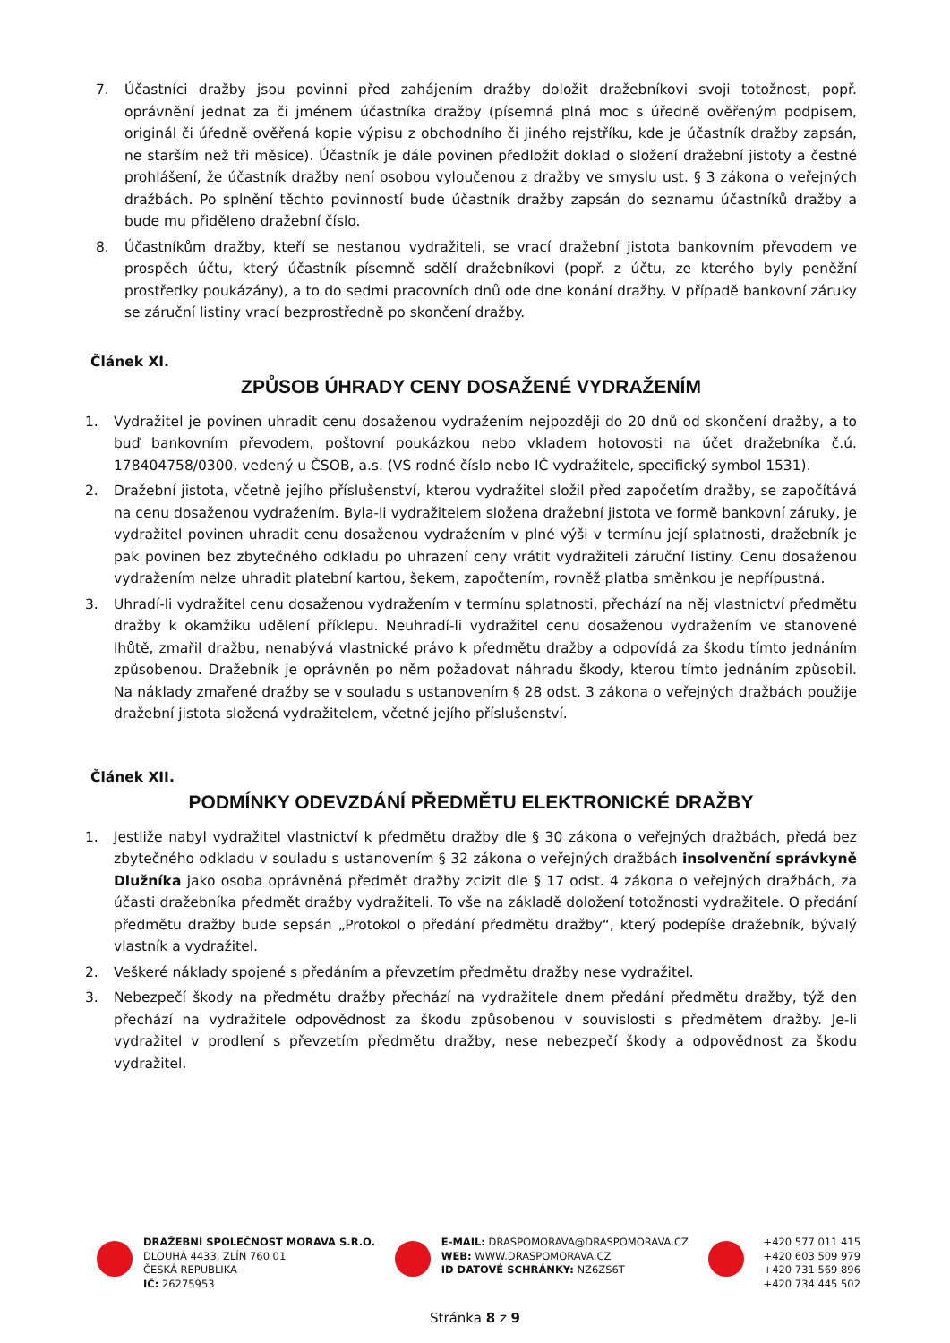7. Účastníci dražby jsou povinni před zahájením dražby doložit dražebníkovi svoji totožnost, popř. oprávnění jednat za či jménem účastníka dražby (písemná plná moc s úředně ověřeným podpisem, originál či úředně ověřená kopie výpisu z obchodního či jiného rejstříku, kde je účastník dražby zapsán, ne starším než tři měsíce). Účastník je dále povinen předložit doklad o složení dražební jistoty a čestné prohlášení, že účastník dražby není osobou vyloučenou z dražby ve smyslu ust. § 3 zákona o veřejných dražbách. Po splnění těchto povinností bude účastník dražby zapsán do seznamu účastníků dražby a bude mu přiděleno dražební číslo.
8. Účastníkům dražby, kteří se nestanou vydražiteli, se vrací dražební jistota bankovním převodem ve prospěch účtu, který účastník písemně sdělí dražebníkovi (popř. z účtu, ze kterého byly peněžní prostředky poukázány), a to do sedmi pracovních dnů ode dne konání dražby. V případě bankovní záruky se záruční listiny vrací bezprostředně po skončení dražby.
Článek XI.
ZPŮSOB ÚHRADY CENY DOSAŽENÉ VYDRAŽENÍM
1. Vydražitel je povinen uhradit cenu dosaženou vydražením nejpozději do 20 dnů od skončení dražby, a to buď bankovním převodem, poštovní poukázkou nebo vkladem hotovosti na účet dražebníka č.ú. 178404758/0300, vedený u ČSOB, a.s. (VS rodné číslo nebo IČ vydražitele, specifický symbol 1531).
2. Dražební jistota, včetně jejího příslušenství, kterou vydražitel složil před započetím dražby, se započítává na cenu dosaženou vydražením. Byla-li vydražitelem složena dražební jistota ve formě bankovní záruky, je vydražitel povinen uhradit cenu dosaženou vydražením v plné výši v termínu její splatnosti, dražebník je pak povinen bez zbytečného odkladu po uhrazení ceny vrátit vydražiteli záruční listiny. Cenu dosaženou vydražením nelze uhradit platební kartou, šekem, započtením, rovněž platba směnkou je nepřípustná.
3. Uhradí-li vydražitel cenu dosaženou vydražením v termínu splatnosti, přechází na něj vlastnictví předmětu dražby k okamžiku udělení příklepu. Neuhradí-li vydražitel cenu dosaženou vydražením ve stanovené lhůtě, zmařil dražbu, nenabývá vlastnické právo k předmětu dražby a odpovídá za škodu tímto jednáním způsobenou. Dražebník je oprávněn po něm požadovat náhradu škody, kterou tímto jednáním způsobil. Na náklady zmařené dražby se v souladu s ustanovením § 28 odst. 3 zákona o veřejných dražbách použije dražební jistota složená vydražitelem, včetně jejího příslušenství.
Článek XII.
PODMÍNKY ODEVZDÁNÍ PŘEDMĚTU ELEKTRONICKÉ DRAŽBY
1. Jestliže nabyl vydražitel vlastnictví k předmětu dražby dle § 30 zákona o veřejných dražbách, předá bez zbytečného odkladu v souladu s ustanovením § 32 zákona o veřejných dražbách insolvenční správkyně Dlužníka jako osoba oprávněná předmět dražby zcizit dle § 17 odst. 4 zákona o veřejných dražbách, za účasti dražebníka předmět dražby vydražiteli. To vše na základě doložení totožnosti vydražitele. O předání předmětu dražby bude sepsán „Protokol o předání předmětu dražby“, který podepíše dražebník, bývalý vlastník a vydražitel.
2. Veškeré náklady spojené s předáním a převzetím předmětu dražby nese vydražitel.
3. Nebezpečí škody na předmětu dražby přechází na vydražitele dnem předání předmětu dražby, týž den přechází na vydražitele odpovědnost za škodu způsobenou v souvislosti s předmětem dražby. Je-li vydražitel v prodlení s převzetím předmětu dražby, nese nebezpečí škody a odpovědnost za škodu vydražitel.
DRAŽEBNÍ SPOLEČNOST MORAVA S.R.O.
DLOUHÁ 4433, ZLÍN 760 01
ČESKÁ REPUBLIKA
IČ: 26275953
E-MAIL: DRASPOMORAVA@DRASPOMORAVA.CZ
WEB: WWW.DRASPOMORAVA.CZ
ID DATOVÉ SCHRÁNKY: NZ6ZS6T
+420 577 011 415
+420 603 509 979
+420 731 569 896
+420 734 445 502
Stránka 8 z 9